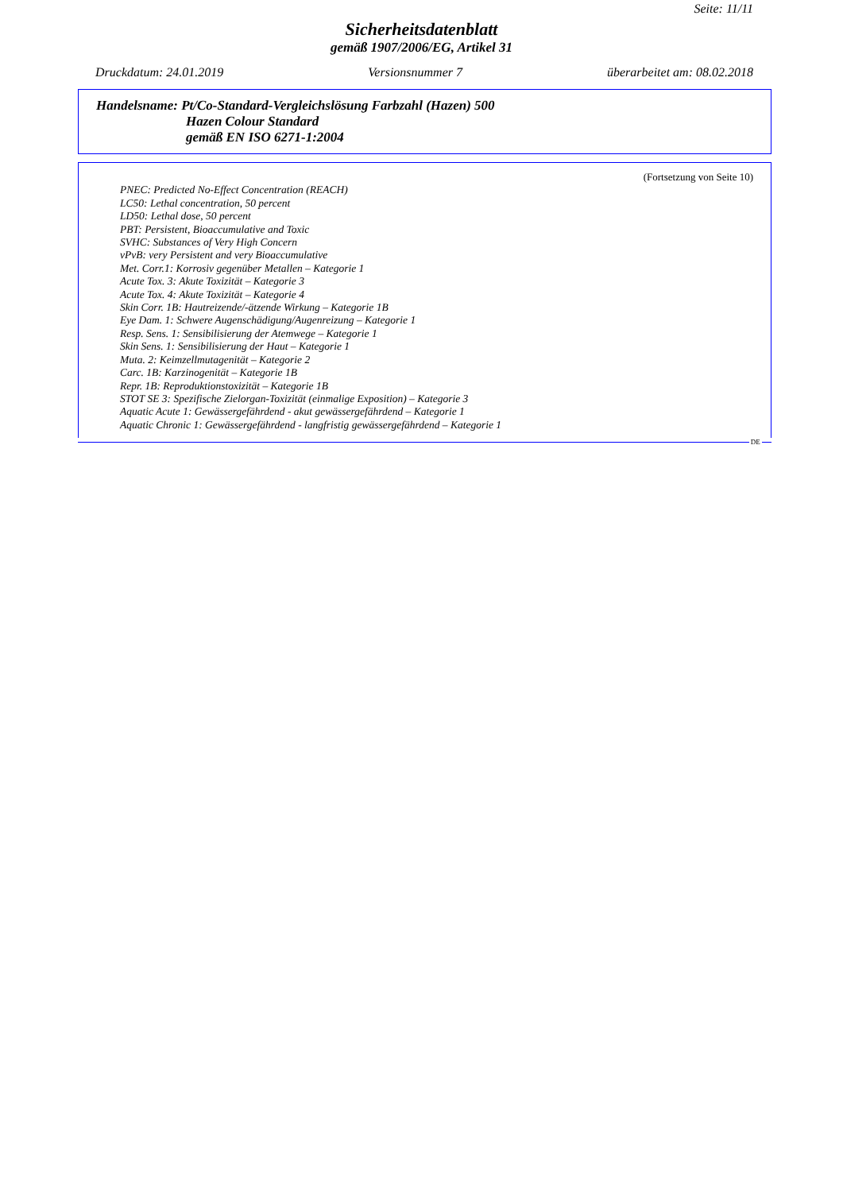Seite: 11/11
Sicherheitsdatenblatt
gemäß 1907/2006/EG, Artikel 31
Druckdatum: 24.01.2019 Versionsnummer 7 überarbeitet am: 08.02.2018
Handelsname: Pt/Co-Standard-Vergleichslösung Farbzahl (Hazen) 500
Hazen Colour Standard
gemäß EN ISO 6271-1:2004
(Fortsetzung von Seite 10)
PNEC: Predicted No-Effect Concentration (REACH)
LC50: Lethal concentration, 50 percent
LD50: Lethal dose, 50 percent
PBT: Persistent, Bioaccumulative and Toxic
SVHC: Substances of Very High Concern
vPvB: very Persistent and very Bioaccumulative
Met. Corr.1: Korrosiv gegenüber Metallen – Kategorie 1
Acute Tox. 3: Akute Toxizität – Kategorie 3
Acute Tox. 4: Akute Toxizität – Kategorie 4
Skin Corr. 1B: Hautreizende/-ätzende Wirkung – Kategorie 1B
Eye Dam. 1: Schwere Augenschädigung/Augenreizung – Kategorie 1
Resp. Sens. 1: Sensibilisierung der Atemwege – Kategorie 1
Skin Sens. 1: Sensibilisierung der Haut – Kategorie 1
Muta. 2: Keimzellmutagenität – Kategorie 2
Carc. 1B: Karzinogenität – Kategorie 1B
Repr. 1B: Reproduktionstoxizität – Kategorie 1B
STOT SE 3: Spezifische Zielorgan-Toxizität (einmalige Exposition) – Kategorie 3
Aquatic Acute 1: Gewässergefährdend - akut gewässergefährdend – Kategorie 1
Aquatic Chronic 1: Gewässergefährdend - langfristig gewässergefährdend – Kategorie 1
DE